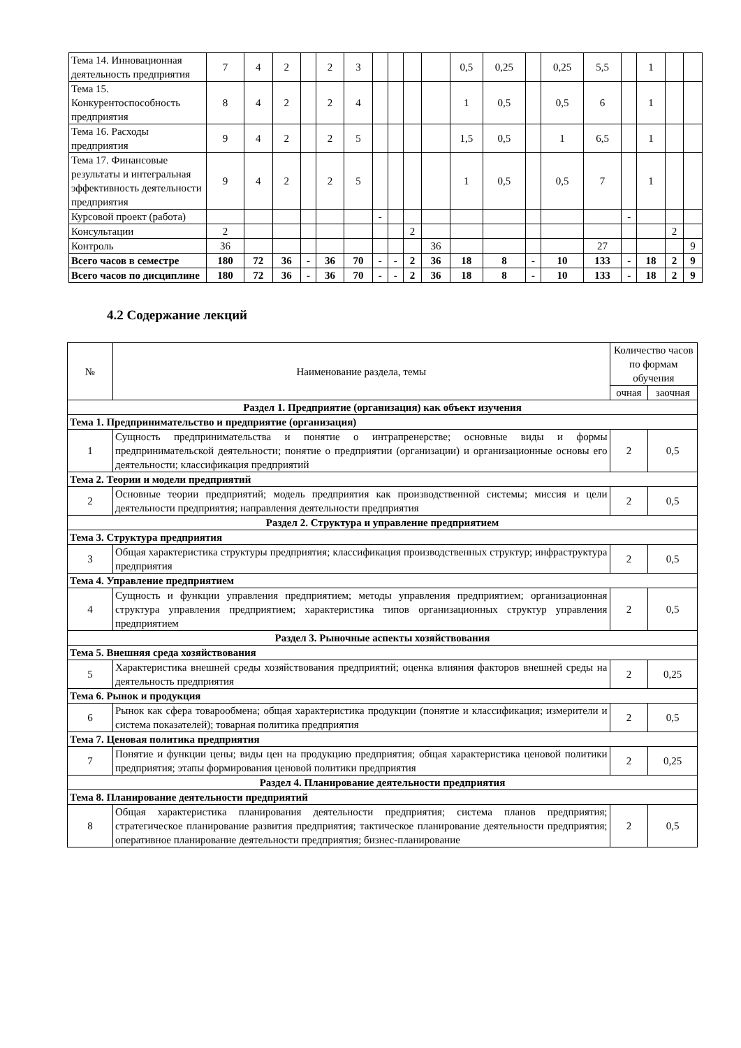| Тема 14. Инновационная деятельность предприятия | 7 | 4 | 2 | | 2 | 3 | | | | | 0,5 | 0,25 | | 0,25 | 5,5 | | 1 | | |
| Тема 15. Конкурентоспособность предприятия | 8 | 4 | 2 | | 2 | 4 | | | | | 1 | 0,5 | | 0,5 | 6 | | 1 | | |
| Тема 16. Расходы предприятия | 9 | 4 | 2 | | 2 | 5 | | | | | 1,5 | 0,5 | | 1 | 6,5 | | 1 | | |
| Тема 17. Финансовые результаты и интегральная эффективность деятельности предприятия | 9 | 4 | 2 | | 2 | 5 | | | | | 1 | 0,5 | | 0,5 | 7 | | 1 | | |
| Курсовой проект (работа) | | | | | | | - | | | | | | | | | - | | | |
| Консультации | 2 | | | | | | | | 2 | | | | | | | | | 2 | |
| Контроль | 36 | | | | | | | | | 36 | | | | | 27 | | | | 9 |
| Всего часов в семестре | 180 | 72 | 36 | - | 36 | 70 | - | - | 2 | 36 | 18 | 8 | - | 10 | 133 | - | 18 | 2 | 9 |
| Всего часов по дисциплине | 180 | 72 | 36 | - | 36 | 70 | - | - | 2 | 36 | 18 | 8 | - | 10 | 133 | - | 18 | 2 | 9 |
4.2 Содержание лекций
| № | Наименование раздела, темы | Количество часов по формам обучения | |
| | | очная | заочная |
| Раздел 1. Предприятие (организация) как объект изучения | | | |
| Тема 1. Предпринимательство и предприятие (организация) | | | |
| 1 | Сущность предпринимательства и понятие о интрапренерстве; основные виды и формы предпринимательской деятельности; понятие о предприятии (организации) и организационные основы его деятельности; классификация предприятий | 2 | 0,5 |
| Тема 2. Теории и модели предприятий | | | |
| 2 | Основные теории предприятий; модель предприятия как производственной системы; миссия и цели деятельности предприятия; направления деятельности предприятия | 2 | 0,5 |
| Раздел 2. Структура и управление предприятием | | | |
| Тема 3. Структура предприятия | | | |
| 3 | Общая характеристика структуры предприятия; классификация производственных структур; инфраструктура предприятия | 2 | 0,5 |
| Тема 4. Управление предприятием | | | |
| 4 | Сущность и функции управления предприятием; методы управления предприятием; организационная структура управления предприятием; характеристика типов организационных структур управления предприятием | 2 | 0,5 |
| Раздел 3. Рыночные аспекты хозяйствования | | | |
| Тема 5. Внешняя среда хозяйствования | | | |
| 5 | Характеристика внешней среды хозяйствования предприятий; оценка влияния факторов внешней среды на деятельность предприятия | 2 | 0,25 |
| Тема 6. Рынок и продукция | | | |
| 6 | Рынок как сфера товарообмена; общая характеристика продукции (понятие и классификация; измерители и система показателей); товарная политика предприятия | 2 | 0,5 |
| Тема 7. Ценовая политика предприятия | | | |
| 7 | Понятие и функции цены; виды цен на продукцию предприятия; общая характеристика ценовой политики предприятия; этапы формирования ценовой политики предприятия | 2 | 0,25 |
| Раздел 4. Планирование деятельности предприятия | | | |
| Тема 8. Планирование деятельности предприятий | | | |
| 8 | Общая характеристика планирования деятельности предприятия; система планов предприятия; стратегическое планирование развития предприятия; тактическое планирование деятельности предприятия; оперативное планирование деятельности предприятия; бизнес-планирование | 2 | 0,5 |